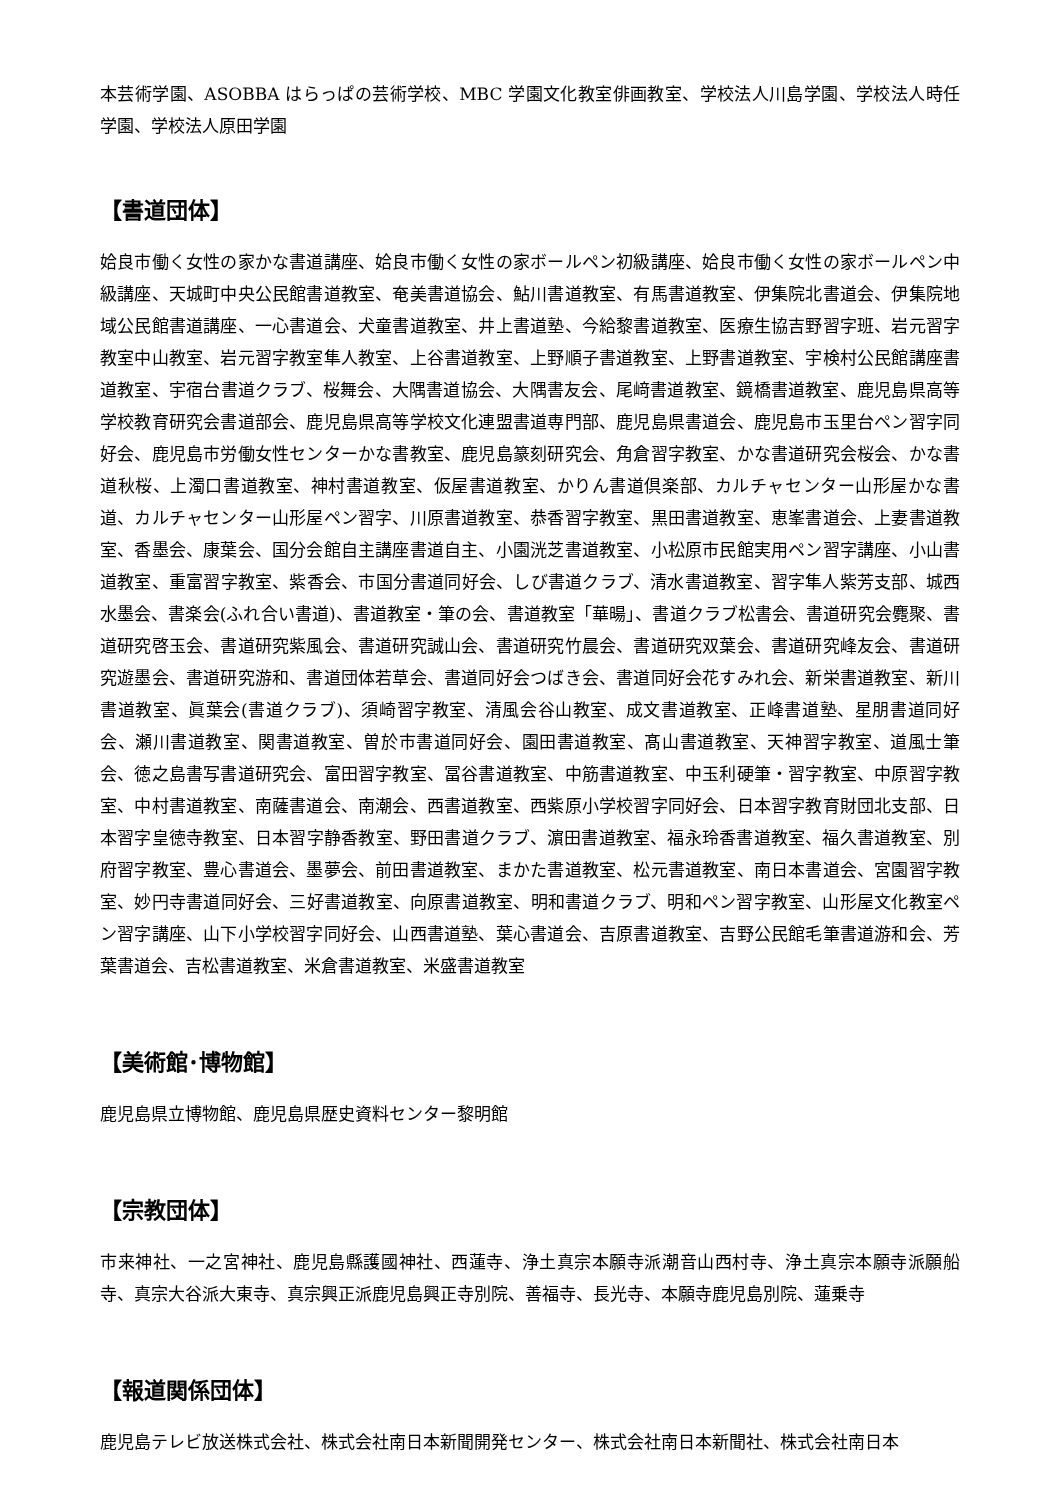本芸術学園、ASOBBA はらっぱの芸術学校、MBC 学園文化教室俳画教室、学校法人川島学園、学校法人時任学園、学校法人原田学園
【書道団体】
姶良市働く女性の家かな書道講座、姶良市働く女性の家ボールペン初級講座、姶良市働く女性の家ボールペン中級講座、天城町中央公民館書道教室、奄美書道協会、鮎川書道教室、有馬書道教室、伊集院北書道会、伊集院地域公民館書道講座、一心書道会、犬童書道教室、井上書道塾、今給黎書道教室、医療生協吉野習字班、岩元習字教室中山教室、岩元習字教室隼人教室、上谷書道教室、上野順子書道教室、上野書道教室、宇検村公民館講座書道教室、宇宿台書道クラブ、桜舞会、大隅書道協会、大隅書友会、尾﨑書道教室、鏡橋書道教室、鹿児島県高等学校教育研究会書道部会、鹿児島県高等学校文化連盟書道専門部、鹿児島県書道会、鹿児島市玉里台ペン習字同好会、鹿児島市労働女性センターかな書教室、鹿児島篆刻研究会、角倉習字教室、かな書道研究会桜会、かな書道秋桜、上濁口書道教室、神村書道教室、仮屋書道教室、かりん書道倶楽部、カルチャセンター山形屋かな書道、カルチャセンター山形屋ペン習字、川原書道教室、恭香習字教室、黒田書道教室、恵峯書道会、上妻書道教室、香墨会、康葉会、国分会館自主講座書道自主、小園洸芝書道教室、小松原市民館実用ペン習字講座、小山書道教室、重富習字教室、紫香会、市国分書道同好会、しび書道クラブ、清水書道教室、習字隼人紫芳支部、城西水墨会、書楽会(ふれ合い書道)、書道教室・筆の会、書道教室「華暘」、書道クラブ松書会、書道研究会麑聚、書道研究啓玉会、書道研究紫風会、書道研究誠山会、書道研究竹晨会、書道研究双葉会、書道研究峰友会、書道研究遊墨会、書道研究游和、書道団体若草会、書道同好会つばき会、書道同好会花すみれ会、新栄書道教室、新川書道教室、眞葉会(書道クラブ)、須崎習字教室、清風会谷山教室、成文書道教室、正峰書道塾、星朋書道同好会、瀬川書道教室、関書道教室、曽於市書道同好会、園田書道教室、髙山書道教室、天神習字教室、道風士筆会、徳之島書写書道研究会、富田習字教室、冨谷書道教室、中筋書道教室、中玉利硬筆・習字教室、中原習字教室、中村書道教室、南薩書道会、南潮会、西書道教室、西紫原小学校習字同好会、日本習字教育財団北支部、日本習字皇徳寺教室、日本習字静香教室、野田書道クラブ、濵田書道教室、福永玲香書道教室、福久書道教室、別府習字教室、豊心書道会、墨夢会、前田書道教室、まかた書道教室、松元書道教室、南日本書道会、宮園習字教室、妙円寺書道同好会、三好書道教室、向原書道教室、明和書道クラブ、明和ペン習字教室、山形屋文化教室ペン習字講座、山下小学校習字同好会、山西書道塾、葉心書道会、吉原書道教室、吉野公民館毛筆書道游和会、芳葉書道会、吉松書道教室、米倉書道教室、米盛書道教室
【美術館･博物館】
鹿児島県立博物館、鹿児島県歴史資料センター黎明館
【宗教団体】
市来神社、一之宮神社、鹿児島縣護國神社、西蓮寺、浄土真宗本願寺派潮音山西村寺、浄土真宗本願寺派願船寺、真宗大谷派大東寺、真宗興正派鹿児島興正寺別院、善福寺、長光寺、本願寺鹿児島別院、蓮乗寺
【報道関係団体】
鹿児島テレビ放送株式会社、株式会社南日本新聞開発センター、株式会社南日本新聞社、株式会社南日本